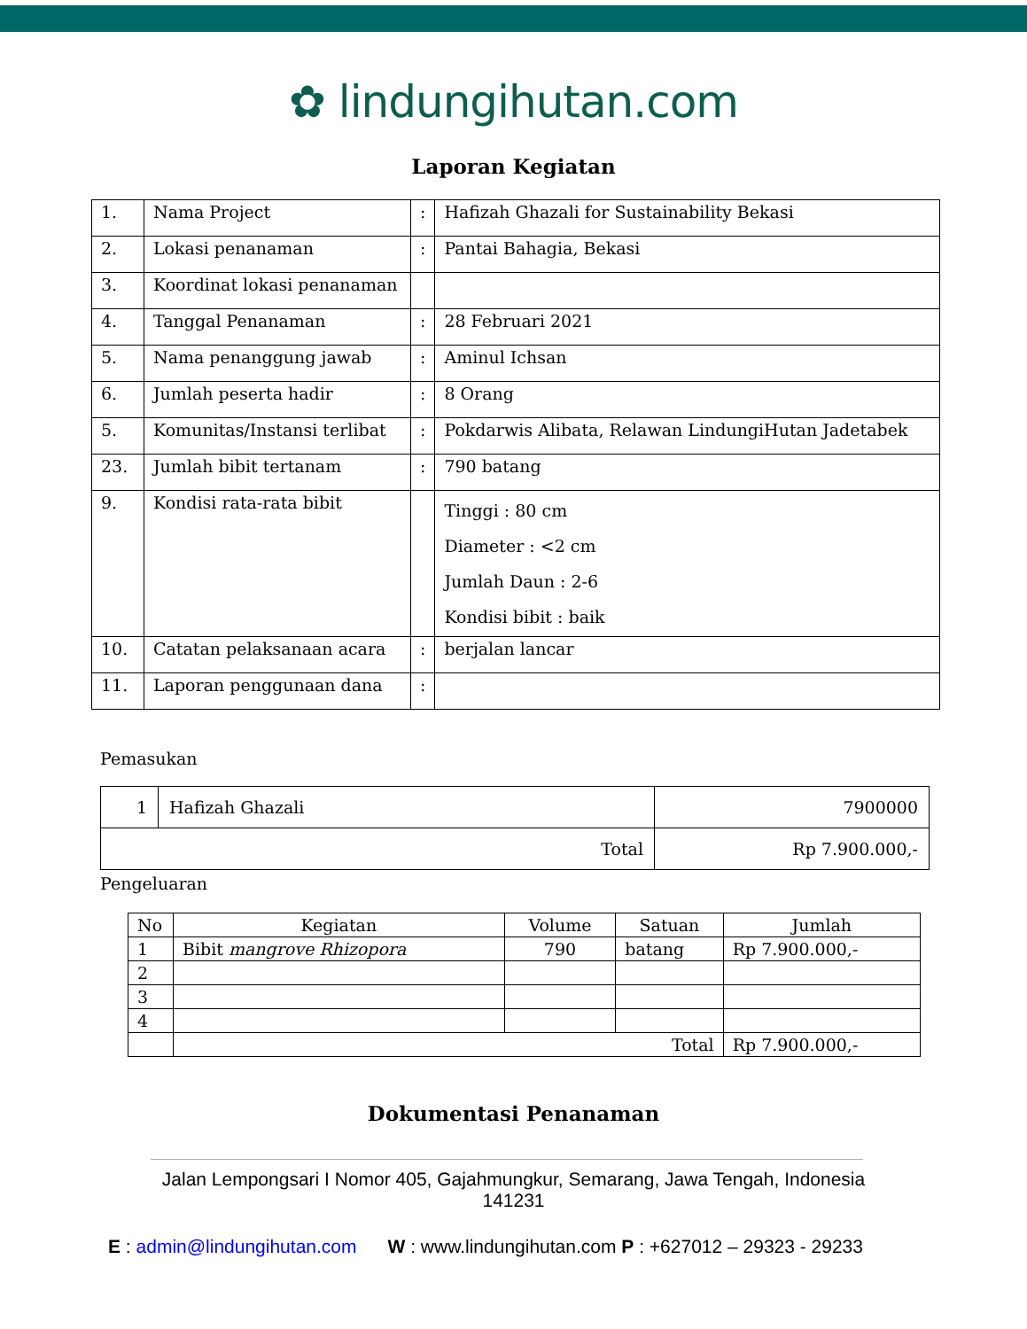✿ lindungihutan.com
Laporan Kegiatan
| 1. | Nama Project | : | Hafizah Ghazali for Sustainability Bekasi |
| 2. | Lokasi penanaman | : | Pantai Bahagia, Bekasi |
| 3. | Koordinat lokasi penanaman | | |
| 4. | Tanggal Penanaman | : | 28 Februari 2021 |
| 5. | Nama penanggung jawab | : | Aminul Ichsan |
| 6. | Jumlah peserta hadir | : | 8 Orang |
| 5. | Komunitas/Instansi terlibat | : | Pokdarwis Alibata, Relawan LindungiHutan Jadetabek |
| 23. | Jumlah bibit tertanam | : | 790 batang |
| 9. | Kondisi rata-rata bibit | | Tinggi : 80 cm Diameter : <2 cm Jumlah Daun : 2-6 Kondisi bibit : baik |
| 10. | Catatan pelaksanaan acara | : | berjalan lancar |
| 11. | Laporan penggunaan dana | : | |
Pemasukan
| 1 | Hafizah Ghazali | 7900000 |
| Total | | Rp 7.900.000,- |
Pengeluaran
| No | Kegiatan | Volume | Satuan | Jumlah |
| --- | --- | --- | --- | --- |
| 1 | Bibit mangrove Rhizopora | 790 | batang | Rp 7.900.000,- |
| 2 | | | | |
| 3 | | | | |
| 4 | | | | |
| | Total | | | Rp 7.900.000,- |
Dokumentasi Penanaman
Jalan Lempongsari I Nomor 405, Gajahmungkur, Semarang, Jawa Tengah, Indonesia
141231
E : admin@lindungihutan.com W : www.lindungihutan.com P : +627012 – 29323 - 29233